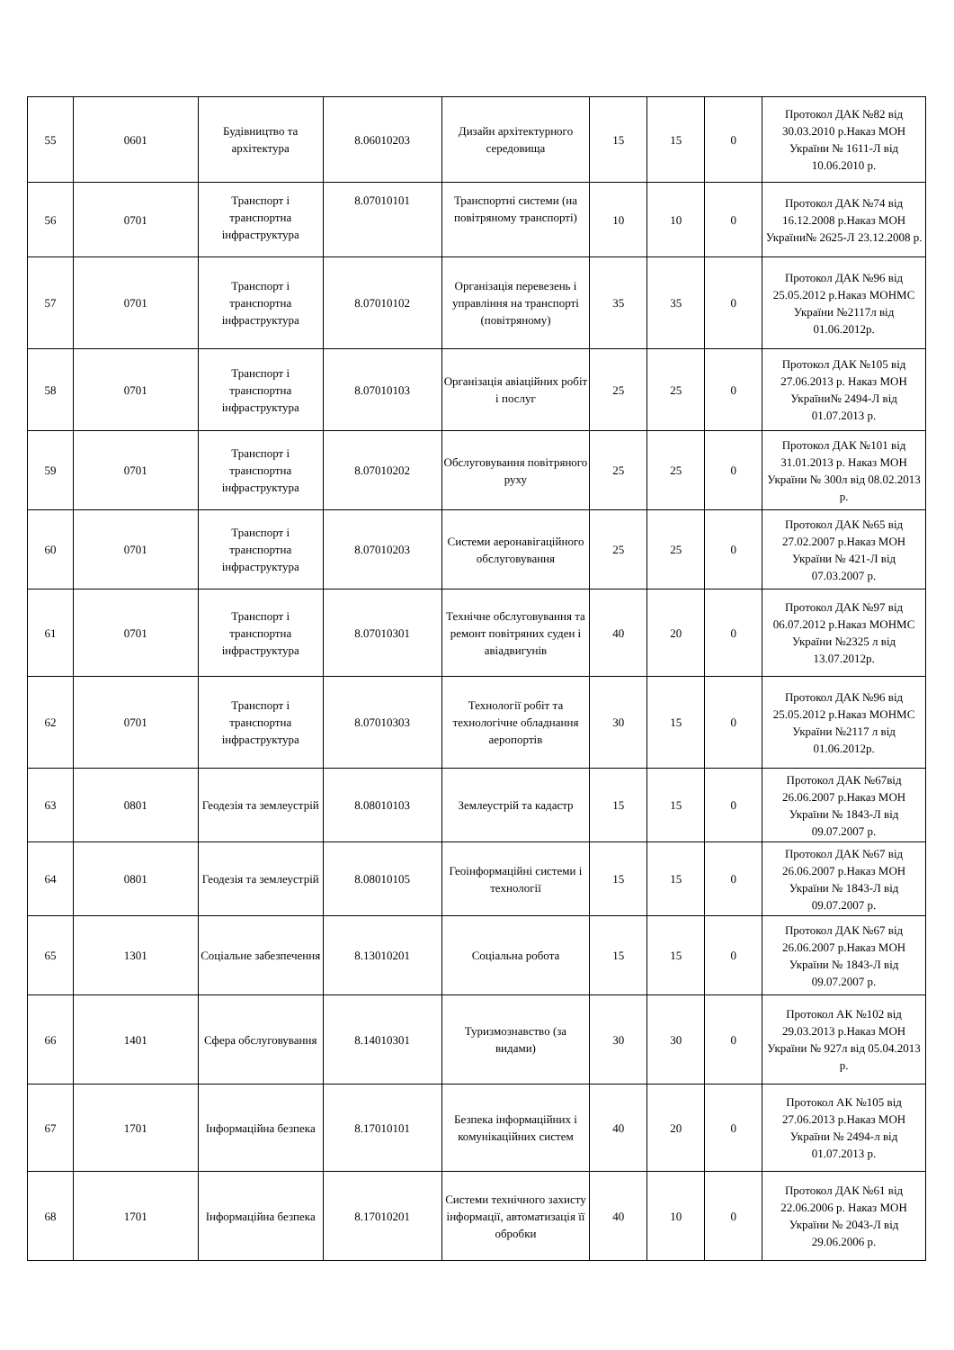| 55 | 0601 | Будівництво та архітектура | 8.06010203 | Дизайн архітектурного середовища | 15 | 15 | 0 | Протокол ДАК №82 від 30.03.2010 р.Наказ МОН України № 1611-Л від 10.06.2010 р. |
| 56 | 0701 | Транспорт і транспортна інфраструктура | 8.07010101 | Транспортні системи (на повітряному транспорті) | 10 | 10 | 0 | Протокол ДАК №74 від 16.12.2008 р.Наказ МОН України№ 2625-Л 23.12.2008 р. |
| 57 | 0701 | Транспорт і транспортна інфраструктура | 8.07010102 | Організація перевезень і управління на транспорті (повітряному) | 35 | 35 | 0 | Протокол ДАК №96 від 25.05.2012 р.Наказ МОНМС України №2117л від 01.06.2012р. |
| 58 | 0701 | Транспорт і транспортна інфраструктура | 8.07010103 | Організація авіаційних робіт і послуг | 25 | 25 | 0 | Протокол ДАК №105 від 27.06.2013 р. Наказ МОН України№ 2494-Л від 01.07.2013 р. |
| 59 | 0701 | Транспорт і транспортна інфраструктура | 8.07010202 | Обслуговування повітряного руху | 25 | 25 | 0 | Протокол ДАК №101 від 31.01.2013 р. Наказ МОН України № 300л від 08.02.2013 р. |
| 60 | 0701 | Транспорт і транспортна інфраструктура | 8.07010203 | Системи аеронавігаційного обслуговування | 25 | 25 | 0 | Протокол ДАК №65 від 27.02.2007 р.Наказ МОН України № 421-Л від 07.03.2007 р. |
| 61 | 0701 | Транспорт і транспортна інфраструктура | 8.07010301 | Технічне обслуговування та ремонт повітряних суден і авіадвигунів | 40 | 20 | 0 | Протокол ДАК №97 від 06.07.2012 р.Наказ МОНМС України №2325 л від 13.07.2012р. |
| 62 | 0701 | Транспорт і транспортна інфраструктура | 8.07010303 | Технології робіт та технологічне обладнання аеропортів | 30 | 15 | 0 | Протокол ДАК №96 від 25.05.2012 р.Наказ МОНМС України №2117 л від 01.06.2012р. |
| 63 | 0801 | Геодезія та землеустрій | 8.08010103 | Землеустрій та кадастр | 15 | 15 | 0 | Протокол ДАК №67від 26.06.2007 р.Наказ МОН України № 1843-Л від 09.07.2007 р. |
| 64 | 0801 | Геодезія та землеустрій | 8.08010105 | Геоінформаційні системи і технології | 15 | 15 | 0 | Протокол ДАК №67 від 26.06.2007 р.Наказ МОН України № 1843-Л від 09.07.2007 р. |
| 65 | 1301 | Соціальне забезпечення | 8.13010201 | Соціальна робота | 15 | 15 | 0 | Протокол ДАК №67 від 26.06.2007 р.Наказ МОН України № 1843-Л від 09.07.2007 р. |
| 66 | 1401 | Сфера обслуговування | 8.14010301 | Туризмознавство (за видами) | 30 | 30 | 0 | Протокол АК №102 від 29.03.2013 р.Наказ МОН України № 927л від 05.04.2013 р. |
| 67 | 1701 | Інформаційна безпека | 8.17010101 | Безпека інформаційних і комунікаційних систем | 40 | 20 | 0 | Протокол АК №105 від 27.06.2013 р.Наказ МОН України № 2494-л від 01.07.2013 р. |
| 68 | 1701 | Інформаційна безпека | 8.17010201 | Системи технічного захисту інформації, автоматизація її обробки | 40 | 10 | 0 | Протокол ДАК №61 від 22.06.2006 р. Наказ МОН України № 2043-Л від 29.06.2006 р. |